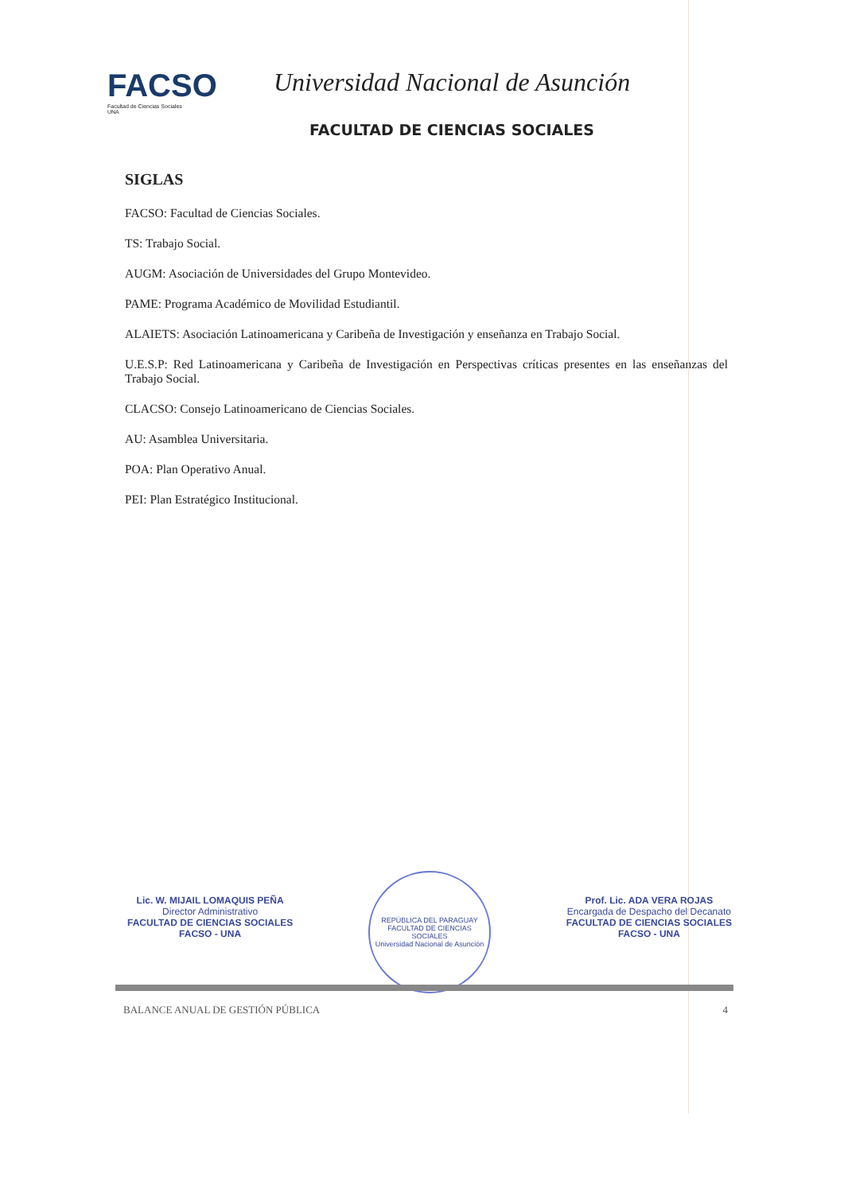FACSO
Facultad de Ciencias Sociales
UNA
Universidad Nacional de Asunción
FACULTAD DE CIENCIAS SOCIALES
SIGLAS
FACSO: Facultad de Ciencias Sociales.
TS: Trabajo Social.
AUGM: Asociación de Universidades del Grupo Montevideo.
PAME: Programa Académico de Movilidad Estudiantil.
ALAIETS: Asociación Latinoamericana y Caribeña de Investigación y enseñanza en Trabajo Social.
U.E.S.P: Red Latinoamericana y Caribeña de Investigación en Perspectivas críticas presentes en las enseñanzas del Trabajo Social.
CLACSO: Consejo Latinoamericano de Ciencias Sociales.
AU: Asamblea Universitaria.
POA: Plan Operativo Anual.
PEI: Plan Estratégico Institucional.
Lic. W. MIJAIL LOMAQUIS PEÑA
Director Administrativo
FACULTAD DE CIENCIAS SOCIALES
FACSO - UNA
REPÚBLICA DEL PARAGUAY
FACULTAD DE CIENCIAS SOCIALES
Universidad Nacional de Asunción
Prof. Lic. ADA VERA ROJAS
Encargada de Despacho del Decanato
FACULTAD DE CIENCIAS SOCIALES
FACSO - UNA
BALANCE ANUAL DE GESTIÓN PÚBLICA 4